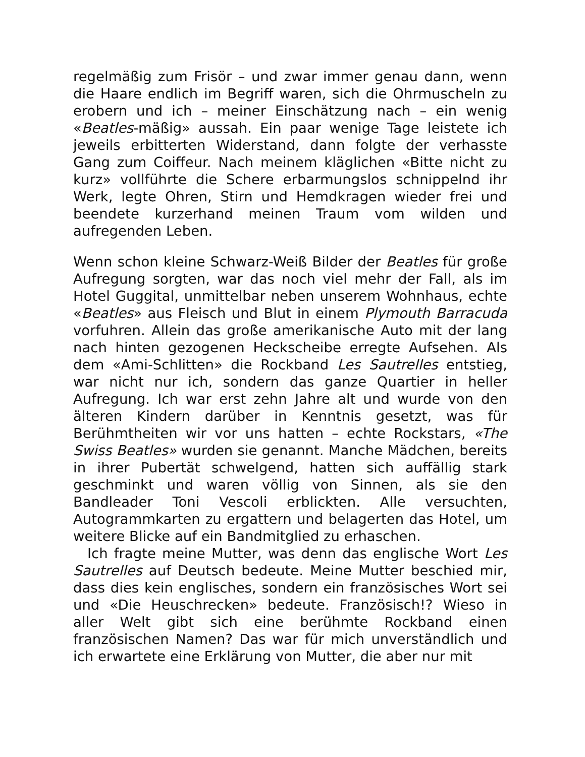regelmäßig zum Frisör – und zwar immer genau dann, wenn die Haare endlich im Begriff waren, sich die Ohrmuscheln zu erobern und ich – meiner Einschätzung nach – ein wenig «Beatles-mäßig» aussah. Ein paar wenige Tage leistete ich jeweils erbitterten Widerstand, dann folgte der verhasste Gang zum Coiffeur. Nach meinem kläglichen «Bitte nicht zu kurz» vollführte die Schere erbarmungslos schnippelnd ihr Werk, legte Ohren, Stirn und Hemdkragen wieder frei und beendete kurzerhand meinen Traum vom wilden und aufregenden Leben.
Wenn schon kleine Schwarz-Weiß Bilder der Beatles für große Aufregung sorgten, war das noch viel mehr der Fall, als im Hotel Guggital, unmittelbar neben unserem Wohnhaus, echte «Beatles» aus Fleisch und Blut in einem Plymouth Barracuda vorfuhren. Allein das große amerikanische Auto mit der lang nach hinten gezogenen Heckscheibe erregte Aufsehen. Als dem «Ami-Schlitten» die Rockband Les Sautrelles entstieg, war nicht nur ich, sondern das ganze Quartier in heller Aufregung. Ich war erst zehn Jahre alt und wurde von den älteren Kindern darüber in Kenntnis gesetzt, was für Berühmtheiten wir vor uns hatten – echte Rockstars, «The Swiss Beatles» wurden sie genannt. Manche Mädchen, bereits in ihrer Pubertät schwelgend, hatten sich auffällig stark geschminkt und waren völlig von Sinnen, als sie den Bandleader Toni Vescoli erblickten. Alle versuchten, Autogrammkarten zu ergattern und belagerten das Hotel, um weitere Blicke auf ein Bandmitglied zu erhaschen.
Ich fragte meine Mutter, was denn das englische Wort Les Sautrelles auf Deutsch bedeute. Meine Mutter beschied mir, dass dies kein englisches, sondern ein französisches Wort sei und «Die Heuschrecken» bedeute. Französisch!? Wieso in aller Welt gibt sich eine berühmte Rockband einen französischen Namen? Das war für mich unverständlich und ich erwartete eine Erklärung von Mutter, die aber nur mit